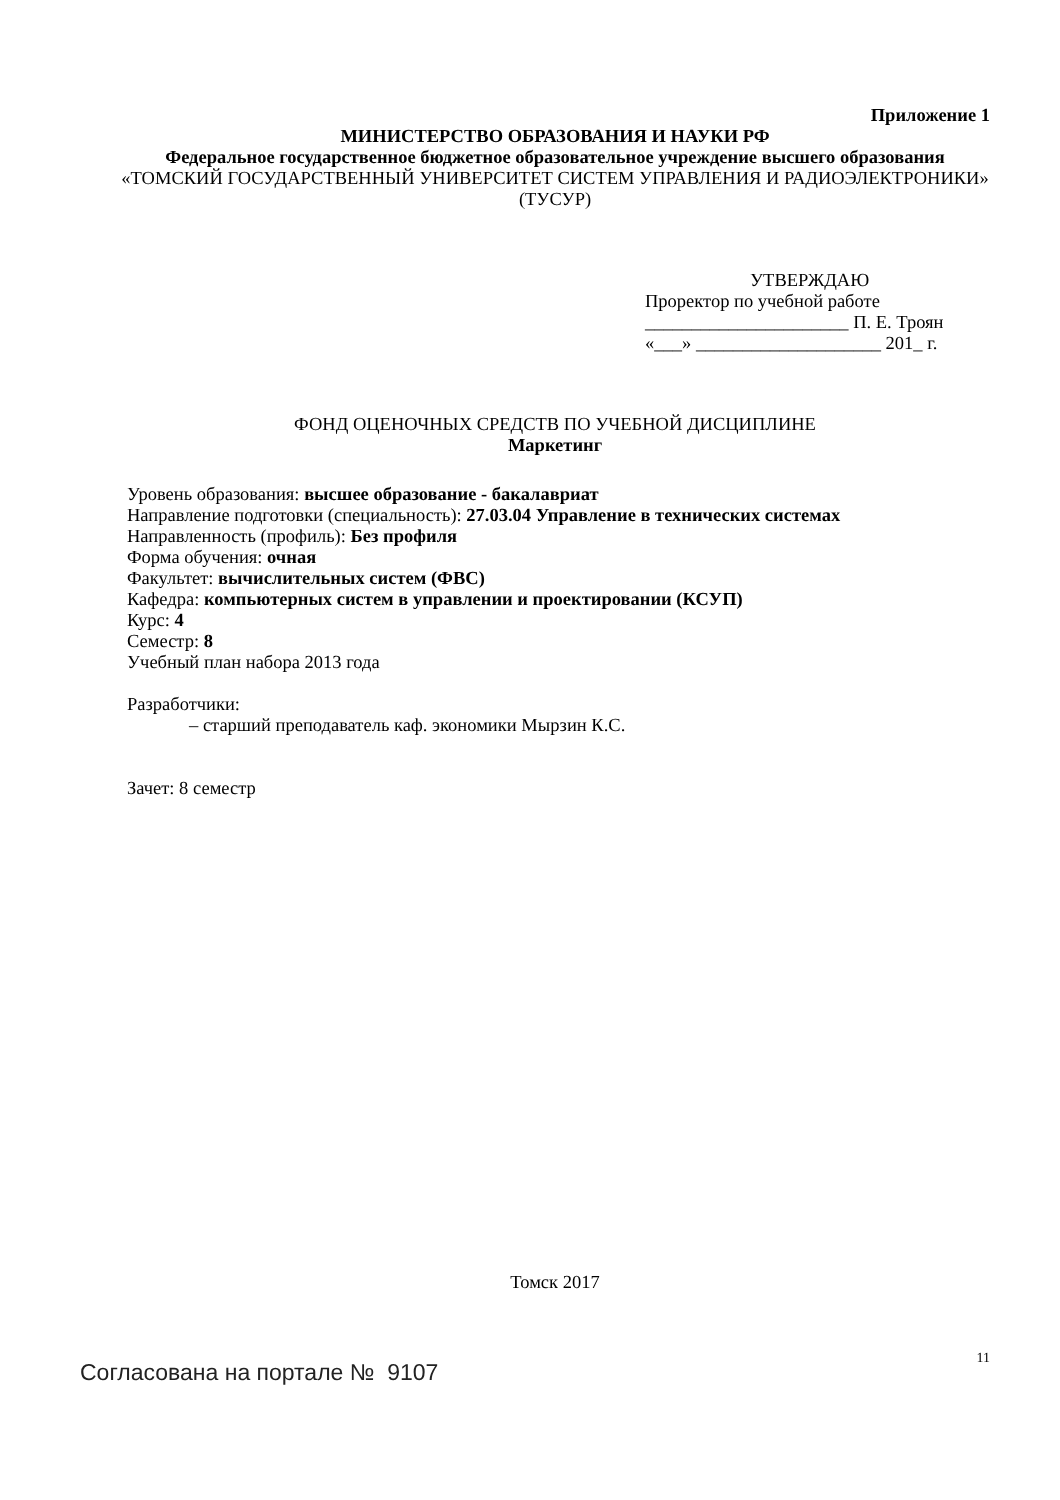Приложение 1
МИНИСТЕРСТВО ОБРАЗОВАНИЯ И НАУКИ РФ
Федеральное государственное бюджетное образовательное учреждение высшего образования
«ТОМСКИЙ ГОСУДАРСТВЕННЫЙ УНИВЕРСИТЕТ СИСТЕМ УПРАВЛЕНИЯ И РАДИОЭЛЕКТРОНИКИ»
(ТУСУР)
УТВЕРЖДАЮ
Проректор по учебной работе
______________________ П. Е. Троян
«___» ____________________ 201_ г.
ФОНД ОЦЕНОЧНЫХ СРЕДСТВ ПО УЧЕБНОЙ ДИСЦИПЛИНЕ
Маркетинг
Уровень образования: высшее образование - бакалавриат
Направление подготовки (специальность): 27.03.04 Управление в технических системах
Направленность (профиль): Без профиля
Форма обучения: очная
Факультет: вычислительных систем (ФВС)
Кафедра: компьютерных систем в управлении и проектировании (КСУП)
Курс: 4
Семестр: 8
Учебный план набора 2013 года
Разработчики:
– старший преподаватель каф. экономики Мырзин К.С.
Зачет: 8 семестр
Томск 2017
11
Согласована на портале № 9107